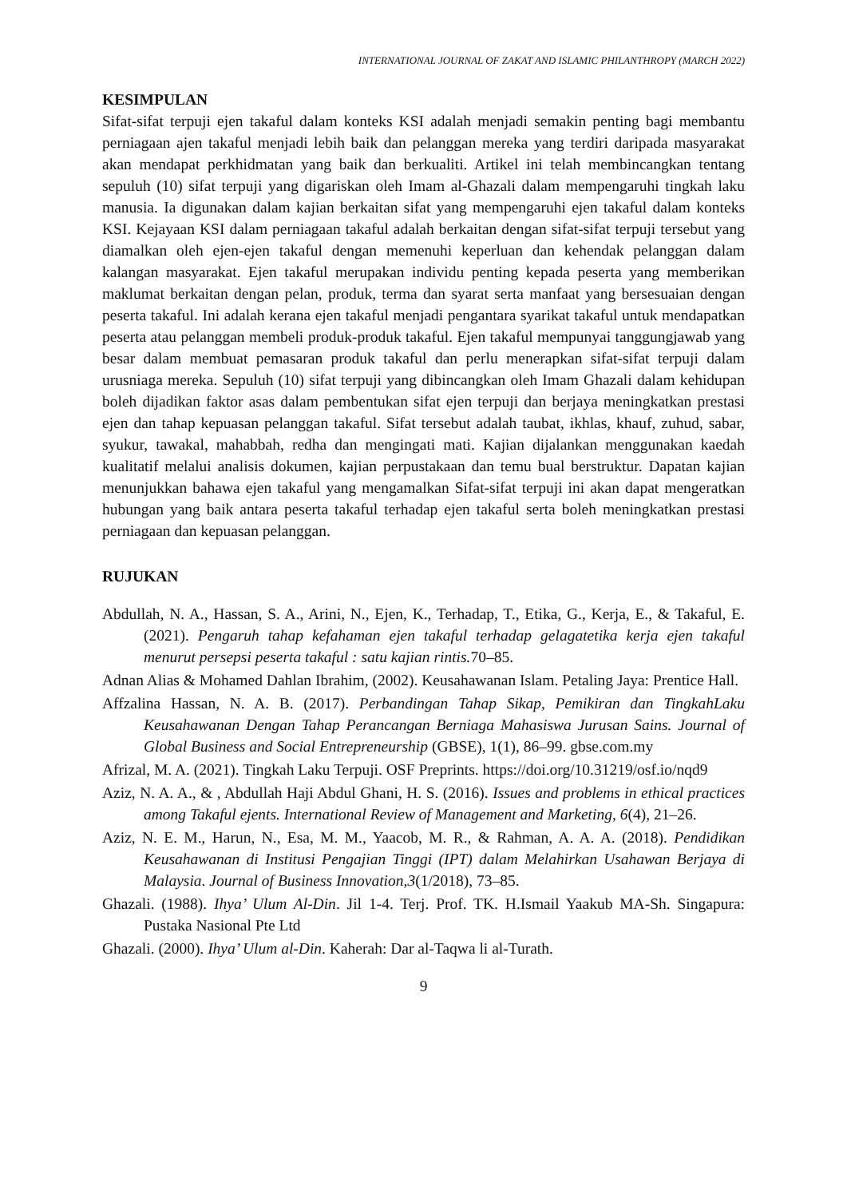INTERNATIONAL JOURNAL OF ZAKAT AND ISLAMIC PHILANTHROPY (MARCH 2022)
KESIMPULAN
Sifat-sifat terpuji ejen takaful dalam konteks KSI adalah menjadi semakin penting bagi membantu perniagaan ajen takaful menjadi lebih baik dan pelanggan mereka yang terdiri daripada masyarakat akan mendapat perkhidmatan yang baik dan berkualiti. Artikel ini telah membincangkan tentang sepuluh (10) sifat terpuji yang digariskan oleh Imam al-Ghazali dalam mempengaruhi tingkah laku manusia. Ia digunakan dalam kajian berkaitan sifat yang mempengaruhi ejen takaful dalam konteks KSI. Kejayaan KSI dalam perniagaan takaful adalah berkaitan dengan sifat-sifat terpuji tersebut yang diamalkan oleh ejen-ejen takaful dengan memenuhi keperluan dan kehendak pelanggan dalam kalangan masyarakat. Ejen takaful merupakan individu penting kepada peserta yang memberikan maklumat berkaitan dengan pelan, produk, terma dan syarat serta manfaat yang bersesuaian dengan peserta takaful. Ini adalah kerana ejen takaful menjadi pengantara syarikat takaful untuk mendapatkan peserta atau pelanggan membeli produk-produk takaful. Ejen takaful mempunyai tanggungjawab yang besar dalam membuat pemasaran produk takaful dan perlu menerapkan sifat-sifat terpuji dalam urusniaga mereka. Sepuluh (10) sifat terpuji yang dibincangkan oleh Imam Ghazali dalam kehidupan boleh dijadikan faktor asas dalam pembentukan sifat ejen terpuji dan berjaya meningkatkan prestasi ejen dan tahap kepuasan pelanggan takaful. Sifat tersebut adalah taubat, ikhlas, khauf, zuhud, sabar, syukur, tawakal, mahabbah, redha dan mengingati mati. Kajian dijalankan menggunakan kaedah kualitatif melalui analisis dokumen, kajian perpustakaan dan temu bual berstruktur. Dapatan kajian menunjukkan bahawa ejen takaful yang mengamalkan Sifat-sifat terpuji ini akan dapat mengeratkan hubungan yang baik antara peserta takaful terhadap ejen takaful serta boleh meningkatkan prestasi perniagaan dan kepuasan pelanggan.
RUJUKAN
Abdullah, N. A., Hassan, S. A., Arini, N., Ejen, K., Terhadap, T., Etika, G., Kerja, E., & Takaful, E. (2021). Pengaruh tahap kefahaman ejen takaful terhadap gelagatetika kerja ejen takaful menurut persepsi peserta takaful : satu kajian rintis. 70–85.
Adnan Alias & Mohamed Dahlan Ibrahim, (2002). Keusahawanan Islam. Petaling Jaya: Prentice Hall.
Affzalina Hassan, N. A. B. (2017). Perbandingan Tahap Sikap, Pemikiran dan TingkahLaku Keusahawanan Dengan Tahap Perancangan Berniaga Mahasiswa Jurusan Sains. Journal of Global Business and Social Entrepreneurship (GBSE), 1(1), 86–99. gbse.com.my
Afrizal, M. A. (2021). Tingkah Laku Terpuji. OSF Preprints. https://doi.org/10.31219/osf.io/nqd9
Aziz, N. A. A., & , Abdullah Haji Abdul Ghani, H. S. (2016). Issues and problems in ethical practices among Takaful ejents. International Review of Management and Marketing, 6(4), 21–26.
Aziz, N. E. M., Harun, N., Esa, M. M., Yaacob, M. R., & Rahman, A. A. A. (2018). Pendidikan Keusahawanan di Institusi Pengajian Tinggi (IPT) dalam Melahirkan Usahawan Berjaya di Malaysia. Journal of Business Innovation,3(1/2018), 73–85.
Ghazali. (1988). Ihya’ Ulum Al-Din. Jil 1-4. Terj. Prof. TK. H.Ismail Yaakub MA-Sh. Singapura: Pustaka Nasional Pte Ltd
Ghazali. (2000). Ihya’ Ulum al-Din. Kaherah: Dar al-Taqwa li al-Turath.
9